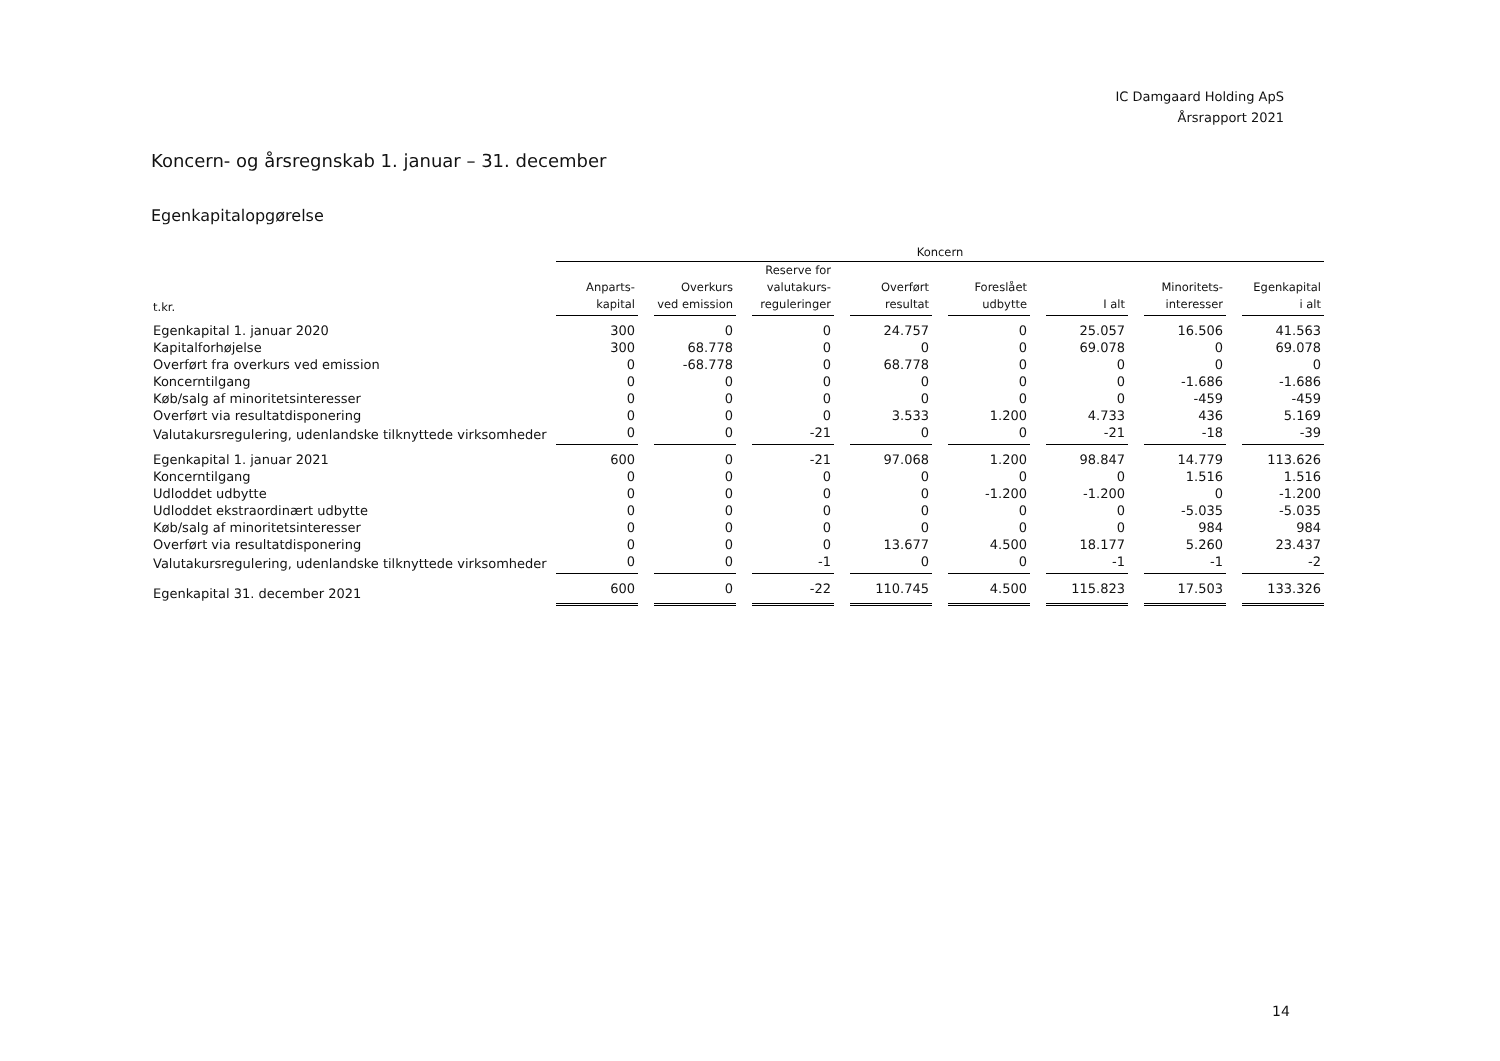IC Damgaard Holding ApS
Årsrapport 2021
Koncern- og årsregnskab 1. januar – 31. december
Egenkapitalopgørelse
| | Koncern | | | | | | | | | | | | | | |
| --- | --- | --- | --- | --- | --- | --- | --- | --- | --- | --- | --- | --- | --- | --- | --- |
| t.kr. | Anparts- kapital | | Overkurs ved emission | | Reserve for valutakurs- reguleringer | | Overført resultat | | Foreslået udbytte | | I alt | | Minoritets- interesser | | Egenkapital i alt |
| Egenkapital 1. januar 2020 | 300 | | 0 | | 0 | | 24.757 | | 0 | | 25.057 | | 16.506 | | 41.563 |
| Kapitalforhøjelse | 300 | | 68.778 | | 0 | | 0 | | 0 | | 69.078 | | 0 | | 69.078 |
| Overført fra overkurs ved emission | 0 | | -68.778 | | 0 | | 68.778 | | 0 | | 0 | | 0 | | 0 |
| Koncerntilgang | 0 | | 0 | | 0 | | 0 | | 0 | | 0 | | -1.686 | | -1.686 |
| Køb/salg af minoritetsinteresser | 0 | | 0 | | 0 | | 0 | | 0 | | 0 | | -459 | | -459 |
| Overført via resultatdisponering | 0 | | 0 | | 0 | | 3.533 | | 1.200 | | 4.733 | | 436 | | 5.169 |
| Valutakursregulering, udenlandske tilknyttede virksomheder | 0 | | 0 | | -21 | | 0 | | 0 | | -21 | | -18 | | -39 |
| Egenkapital 1. januar 2021 | 600 | | 0 | | -21 | | 97.068 | | 1.200 | | 98.847 | | 14.779 | | 113.626 |
| Koncerntilgang | 0 | | 0 | | 0 | | 0 | | 0 | | 0 | | 1.516 | | 1.516 |
| Udloddet udbytte | 0 | | 0 | | 0 | | 0 | | -1.200 | | -1.200 | | 0 | | -1.200 |
| Udloddet ekstraordinært udbytte | 0 | | 0 | | 0 | | 0 | | 0 | | 0 | | -5.035 | | -5.035 |
| Køb/salg af minoritetsinteresser | 0 | | 0 | | 0 | | 0 | | 0 | | 0 | | 984 | | 984 |
| Overført via resultatdisponering | 0 | | 0 | | 0 | | 13.677 | | 4.500 | | 18.177 | | 5.260 | | 23.437 |
| Valutakursregulering, udenlandske tilknyttede virksomheder | 0 | | 0 | | -1 | | 0 | | 0 | | -1 | | -1 | | -2 |
| Egenkapital 31. december 2021 | 600 | | 0 | | -22 | | 110.745 | | 4.500 | | 115.823 | | 17.503 | | 133.326 |
14